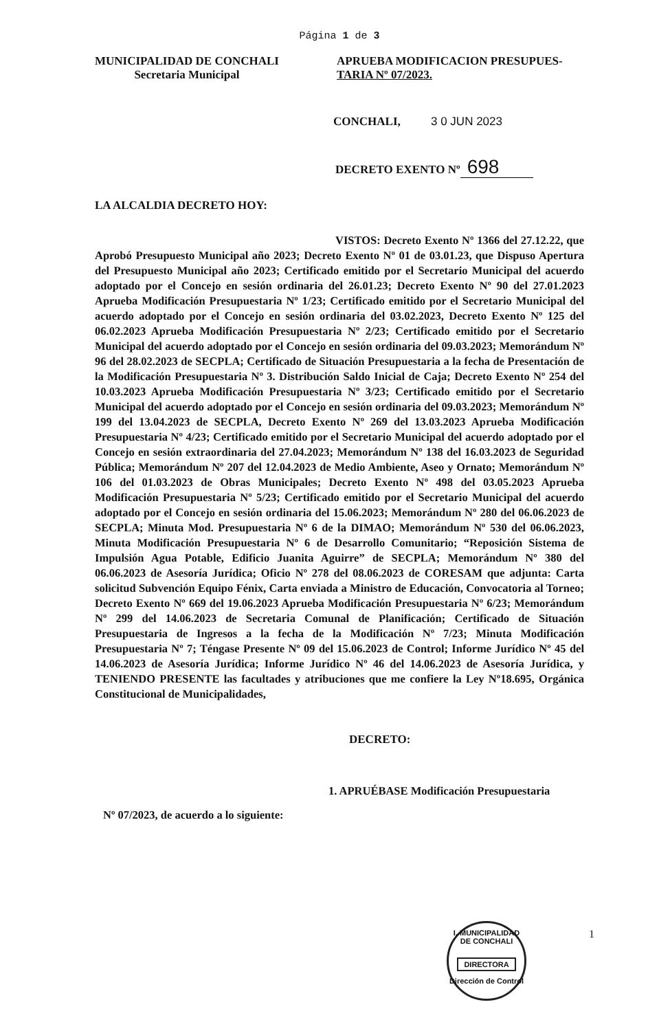Página 1 de 3
MUNICIPALIDAD DE CONCHALI
Secretaria Municipal
APRUEBA MODIFICACION PRESUPUES-
TARIA Nº 07/2023.
CONCHALI, 3 0 JUN 2023
DECRETO EXENTO Nº 698
LA ALCALDIA DECRETO HOY:
VISTOS: Decreto Exento Nº 1366 del 27.12.22, que Aprobó Presupuesto Municipal año 2023; Decreto Exento Nº 01 de 03.01.23, que Dispuso Apertura del Presupuesto Municipal año 2023; Certificado emitido por el Secretario Municipal del acuerdo adoptado por el Concejo en sesión ordinaria del 26.01.23; Decreto Exento Nº 90 del 27.01.2023 Aprueba Modificación Presupuestaria Nº 1/23; Certificado emitido por el Secretario Municipal del acuerdo adoptado por el Concejo en sesión ordinaria del 03.02.2023, Decreto Exento Nº 125 del 06.02.2023 Aprueba Modificación Presupuestaria Nº 2/23; Certificado emitido por el Secretario Municipal del acuerdo adoptado por el Concejo en sesión ordinaria del 09.03.2023; Memorándum Nº 96 del 28.02.2023 de SECPLA; Certificado de Situación Presupuestaria a la fecha de Presentación de la Modificación Presupuestaria Nº 3. Distribución Saldo Inicial de Caja; Decreto Exento Nº 254 del 10.03.2023 Aprueba Modificación Presupuestaria Nº 3/23; Certificado emitido por el Secretario Municipal del acuerdo adoptado por el Concejo en sesión ordinaria del 09.03.2023; Memorándum Nº 199 del 13.04.2023 de SECPLA, Decreto Exento Nº 269 del 13.03.2023 Aprueba Modificación Presupuestaria Nº 4/23; Certificado emitido por el Secretario Municipal del acuerdo adoptado por el Concejo en sesión extraordinaria del 27.04.2023; Memorándum Nº 138 del 16.03.2023 de Seguridad Pública; Memorándum Nº 207 del 12.04.2023 de Medio Ambiente, Aseo y Ornato; Memorándum Nº 106 del 01.03.2023 de Obras Municipales; Decreto Exento Nº 498 del 03.05.2023 Aprueba Modificación Presupuestaria Nº 5/23; Certificado emitido por el Secretario Municipal del acuerdo adoptado por el Concejo en sesión ordinaria del 15.06.2023; Memorándum Nº 280 del 06.06.2023 de SECPLA; Minuta Mod. Presupuestaria Nº 6 de la DIMAO; Memorándum Nº 530 del 06.06.2023, Minuta Modificación Presupuestaria Nº 6 de Desarrollo Comunitario; “Reposición Sistema de Impulsión Agua Potable, Edificio Juanita Aguirre” de SECPLA; Memorándum Nº 380 del 06.06.2023 de Asesoría Jurídica; Oficio Nº 278 del 08.06.2023 de CORESAM que adjunta: Carta solicitud Subvención Equipo Fénix, Carta enviada a Ministro de Educación, Convocatoria al Torneo; Decreto Exento Nº 669 del 19.06.2023 Aprueba Modificación Presupuestaria Nº 6/23; Memorándum Nº 299 del 14.06.2023 de Secretaria Comunal de Planificación; Certificado de Situación Presupuestaria de Ingresos a la fecha de la Modificación Nº 7/23; Minuta Modificación Presupuestaria Nº 7; Téngase Presente Nº 09 del 15.06.2023 de Control; Informe Jurídico Nº 45 del 14.06.2023 de Asesoría Jurídica; Informe Jurídico Nº 46 del 14.06.2023 de Asesoría Jurídica, y TENIENDO PRESENTE las facultades y atribuciones que me confiere la Ley Nº18.695, Orgánica Constitucional de Municipalidades,
DECRETO:
1. APRUÉBASE Modificación Presupuestaria
Nº 07/2023, de acuerdo a lo siguiente:
1
I. MUNICIPALIDAD DE CONCHALI
DIRECTORA
Dirección de Control